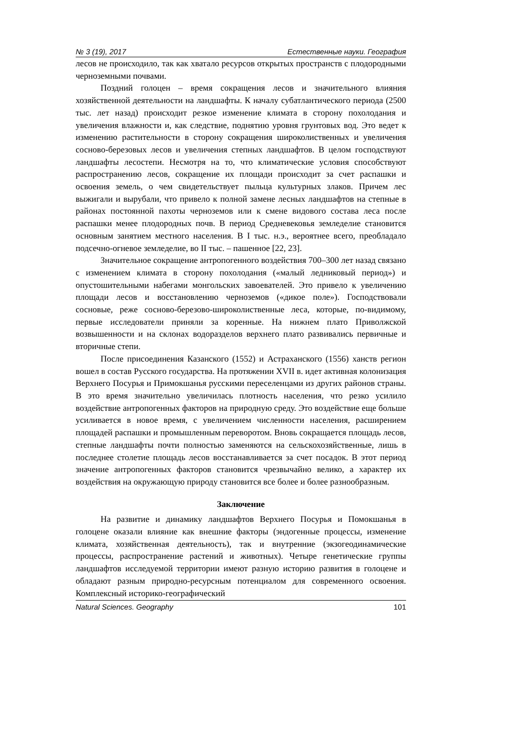№ 3 (19), 2017 Естественные науки. География
лесов не происходило, так как хватало ресурсов открытых пространств с плодородными черноземными почвами.
Поздний голоцен – время сокращения лесов и значительного влияния хозяйственной деятельности на ландшафты. К началу субатлантического периода (2500 тыс. лет назад) происходит резкое изменение климата в сторону похолодания и увеличения влажности и, как следствие, поднятию уровня грунтовых вод. Это ведет к изменению растительности в сторону сокращения широколиственных и увеличения сосново-березовых лесов и увеличения степных ландшафтов. В целом господствуют ландшафты лесостепи. Несмотря на то, что климатические условия способствуют распространению лесов, сокращение их площади происходит за счет распашки и освоения земель, о чем свидетельствует пыльца культурных злаков. Причем лес выжигали и вырубали, что привело к полной замене лесных ландшафтов на степные в районах постоянной пахоты черноземов или к смене видового состава леса после распашки менее плодородных почв. В период Средневековья земледелие становится основным занятием местного населения. В I тыс. н.э., вероятнее всего, преобладало подсечно-огневое земледелие, во II тыс. – пашенное [22, 23].
Значительное сокращение антропогенного воздействия 700–300 лет назад связано с изменением климата в сторону похолодания («малый ледниковый период») и опустошительными набегами монгольских завоевателей. Это привело к увеличению площади лесов и восстановлению черноземов («дикое поле»). Господствовали сосновые, реже сосново-березово-широколиственные леса, которые, по-видимому, первые исследователи приняли за коренные. На нижнем плато Приволжской возвышенности и на склонах водоразделов верхнего плато развивались первичные и вторичные степи.
После присоединения Казанского (1552) и Астраханского (1556) ханств регион вошел в состав Русского государства. На протяжении XVII в. идет активная колонизация Верхнего Посурья и Примокшанья русскими переселенцами из других районов страны. В это время значительно увеличилась плотность населения, что резко усилило воздействие антропогенных факторов на природную среду. Это воздействие еще больше усиливается в новое время, с увеличением численности населения, расширением площадей распашки и промышленным переворотом. Вновь сокращается площадь лесов, степные ландшафты почти полностью заменяются на сельскохозяйственные, лишь в последнее столетие площадь лесов восстанавливается за счет посадок. В этот период значение антропогенных факторов становится чрезвычайно велико, а характер их воздействия на окружающую природу становится все более и более разнообразным.
Заключение
На развитие и динамику ландшафтов Верхнего Посурья и Помокшанья в голоцене оказали влияние как внешние факторы (эндогенные процессы, изменение климата, хозяйственная деятельность), так и внутренние (экзогеодинамические процессы, распространение растений и животных). Четыре генетические группы ландшафтов исследуемой территории имеют разную историю развития в голоцене и обладают разным природно-ресурсным потенциалом для современного освоения. Комплексный историко-географический
Natural Sciences. Geography 101